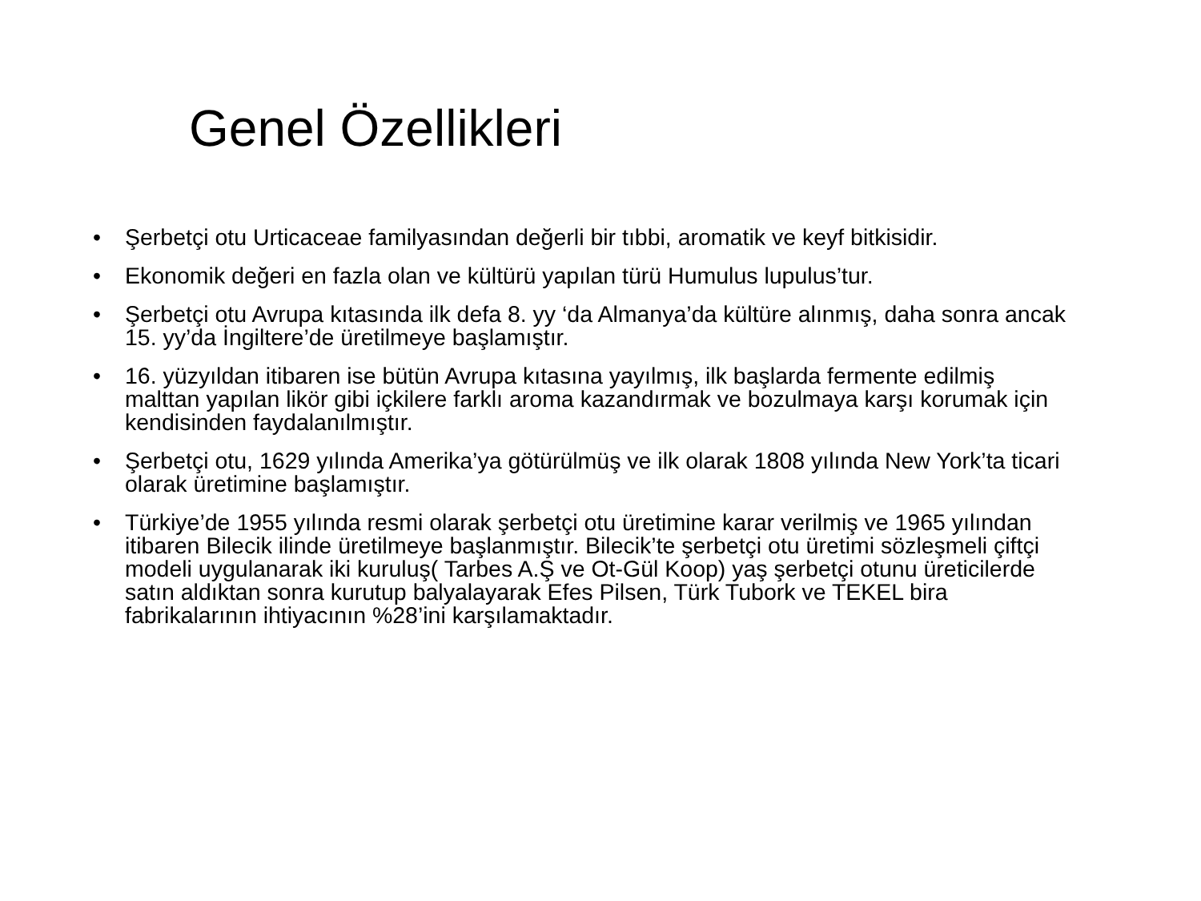Genel Özellikleri
• Şerbetçi otu Urticaceae familyasından değerli bir tıbbi, aromatik ve keyf bitkisidir.
• Ekonomik değeri en fazla olan ve kültürü yapılan türü Humulus lupulus’tur.
• Şerbetçi otu Avrupa kıtasında ilk defa 8. yy ‘da Almanya’da kültüre alınmış, daha sonra ancak 15. yy’da İngiltere’de üretilmeye başlamıştır.
• 16. yüzyıldan itibaren ise bütün Avrupa kıtasına yayılmış, ilk başlarda fermente edilmiş malttan yapılan likör gibi içkilere farklı aroma kazandırmak ve bozulmaya karşı korumak için kendisinden faydalanılmıştır.
• Şerbetçi otu, 1629 yılında Amerika’ya götürülmüş ve ilk olarak 1808 yılında New York’ta ticari olarak üretimine başlamıştır.
• Türkiye’de 1955 yılında resmi olarak şerbetçi otu üretimine karar verilmiş ve 1965 yılından itibaren Bilecik ilinde üretilmeye başlanmıştır. Bilecik’te şerbetçi otu üretimi sözleşmeli çiftçi modeli uygulanarak iki kuruluş( Tarbes A.Ş ve Ot-Gül Koop) yaş şerbetçi otunu üreticilerde satın aldıktan sonra kurutup balyalayarak Efes Pilsen, Türk Tubork ve TEKEL bira fabrikalarının ihtiyacının %28’ini karşılamaktadır.